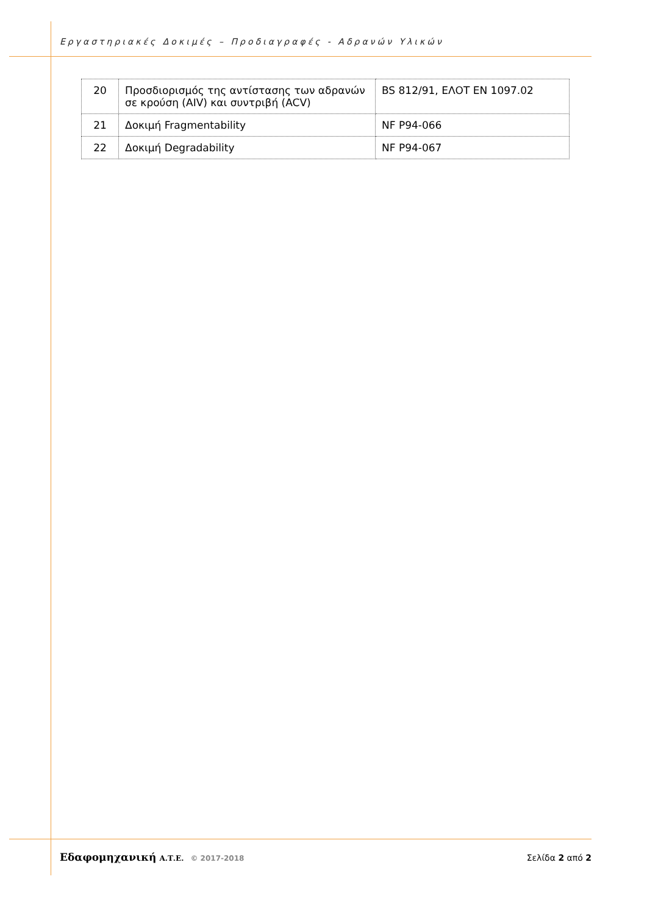Εργαστηριακές Δοκιμές – Προδιαγραφές - Αδρανών Υλικών
| 20 | Προσδιορισμός της αντίστασης των αδρανών σε κρούση (AIV) και συντριβή (ACV) | BS 812/91, ΕΛΟΤ EN 1097.02 |
| 21 | Δοκιμή Fragmentability | NF P94-066 |
| 22 | Δοκιμή Degradability | NF P94-067 |
Εδαφομηχανική Α.Τ.Ε. © 2017-2018
Σελίδα 2 από 2